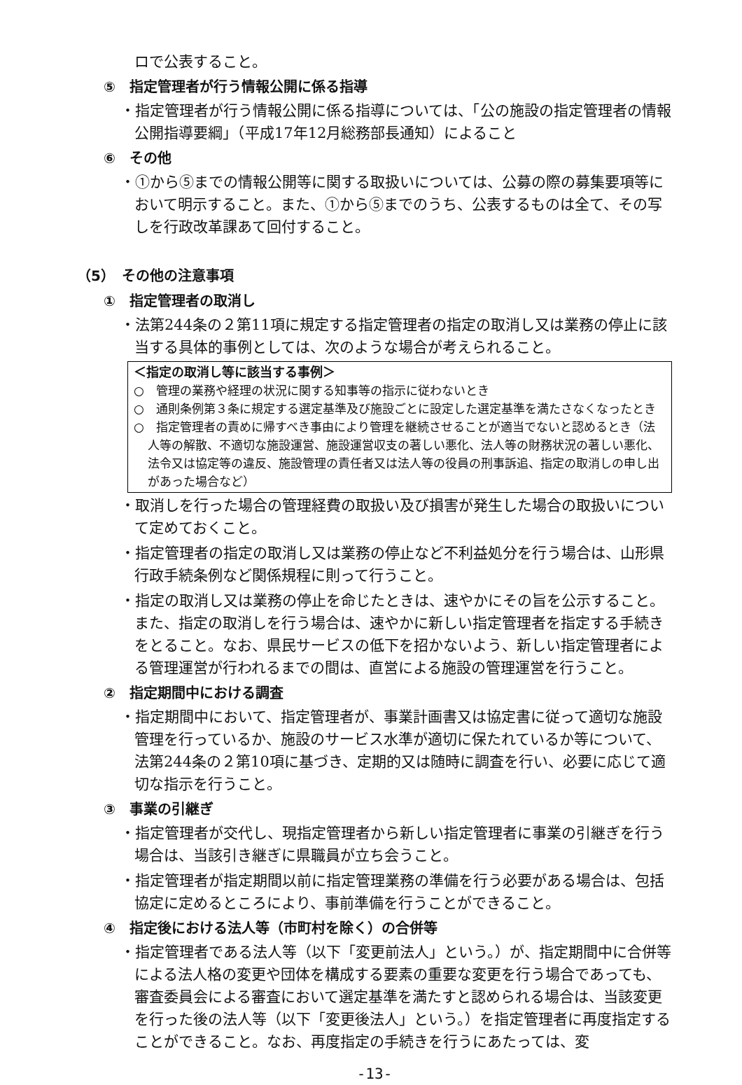ロで公表すること。
⑤　指定管理者が行う情報公開に係る指導
・指定管理者が行う情報公開に係る指導については、「公の施設の指定管理者の情報公開指導要綱」（平成17年12月総務部長通知）によること
⑥　その他
・①から⑤までの情報公開等に関する取扱いについては、公募の際の募集要項等において明示すること。また、①から⑤までのうち、公表するものは全て、その写しを行政改革課あて回付すること。
（5）　その他の注意事項
①　指定管理者の取消し
・法第244条の２第11項に規定する指定管理者の指定の取消し又は業務の停止に該当する具体的事例としては、次のような場合が考えられること。
＜指定の取消し等に該当する事例＞
○　管理の業務や経理の状況に関する知事等の指示に従わないとき
○　通則条例第３条に規定する選定基準及び施設ごとに設定した選定基準を満たさなくなったとき
○　指定管理者の責めに帰すべき事由により管理を継続させることが適当でないと認めるとき（法人等の解散、不適切な施設運営、施設運営収支の著しい悪化、法人等の財務状況の著しい悪化、法令又は協定等の違反、施設管理の責任者又は法人等の役員の刑事訴追、指定の取消しの申し出があった場合など）
・取消しを行った場合の管理経費の取扱い及び損害が発生した場合の取扱いについて定めておくこと。
・指定管理者の指定の取消し又は業務の停止など不利益処分を行う場合は、山形県行政手続条例など関係規程に則って行うこと。
・指定の取消し又は業務の停止を命じたときは、速やかにその旨を公示すること。また、指定の取消しを行う場合は、速やかに新しい指定管理者を指定する手続きをとること。なお、県民サービスの低下を招かないよう、新しい指定管理者による管理運営が行われるまでの間は、直営による施設の管理運営を行うこと。
②　指定期間中における調査
・指定期間中において、指定管理者が、事業計画書又は協定書に従って適切な施設管理を行っているか、施設のサービス水準が適切に保たれているか等について、法第244条の２第10項に基づき、定期的又は随時に調査を行い、必要に応じて適切な指示を行うこと。
③　事業の引継ぎ
・指定管理者が交代し、現指定管理者から新しい指定管理者に事業の引継ぎを行う場合は、当該引き継ぎに県職員が立ち会うこと。
・指定管理者が指定期間以前に指定管理業務の準備を行う必要がある場合は、包括協定に定めるところにより、事前準備を行うことができること。
④　指定後における法人等（市町村を除く）の合併等
・指定管理者である法人等（以下「変更前法人」という。）が、指定期間中に合併等による法人格の変更や団体を構成する要素の重要な変更を行う場合であっても、審査委員会による審査において選定基準を満たすと認められる場合は、当該変更を行った後の法人等（以下「変更後法人」という。）を指定管理者に再度指定することができること。なお、再度指定の手続きを行うにあたっては、変
-13-